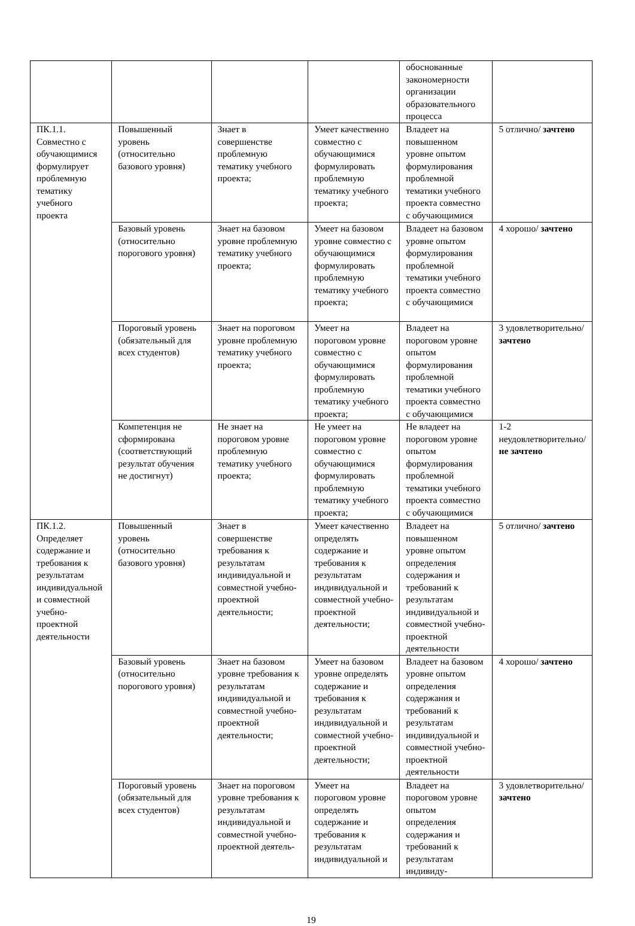| | | | | обоснованные закономерности организации образовательного процесса | |
| ПК.1.1. Совместно с обучающимися формулирует проблемную тематику учебного проекта | Повышенный уровень (относительно базового уровня) | Знает в совершенстве проблемную тематику учебного проекта; | Умеет качественно совместно с обучающимися формулировать проблемную тематику учебного проекта; | Владеет на повышенном уровне опытом формулирования проблемной тематики учебного проекта совместно с обучающимися | 5 отлично/ зачтено |
| | Базовый уровень (относительно порогового уровня) | Знает на базовом уровне проблемную тематику учебного проекта; | Умеет на базовом уровне совместно с обучающимися формулировать проблемную тематику учебного проекта; | Владеет на базовом уровне опытом формулирования проблемной тематики учебного проекта совместно с обучающимися | 4 хорошо/ зачтено |
| | Пороговый уровень (обязательный для всех студентов) | Знает на пороговом уровне проблемную тематику учебного проекта; | Умеет на пороговом уровне совместно с обучающимися формулировать проблемную тематику учебного проекта; | Владеет на пороговом уровне опытом формулирования проблемной тематики учебного проекта совместно с обучающимися | 3 удовлетворительно/ зачтено |
| | Компетенция не сформирована (соответствующий результат обучения не достигнут) | Не знает на пороговом уровне проблемную тематику учебного проекта; | Не умеет на пороговом уровне совместно с обучающимися формулировать проблемную тематику учебного проекта; | Не владеет на пороговом уровне опытом формулирования проблемной тематики учебного проекта совместно с обучающимися | 1-2 неудовлетворительно/ не зачтено |
| ПК.1.2. Определяет содержание и требования к результатам индивидуальной и совместной учебно-проектной деятельности | Повышенный уровень (относительно базового уровня) | Знает в совершенстве требования к результатам индивидуальной и совместной учебно-проектной деятельности; | Умеет качественно определять содержание и требования к результатам индивидуальной и совместной учебно-проектной деятельности; | Владеет на повышенном уровне опытом определения содержания и требований к результатам индивидуальной и совместной учебно-проектной деятельности | 5 отлично/ зачтено |
| | Базовый уровень (относительно порогового уровня) | Знает на базовом уровне требования к результатам индивидуальной и совместной учебно-проектной деятельности; | Умеет на базовом уровне определять содержание и требования к результатам индивидуальной и совместной учебно-проектной деятельности; | Владеет на базовом уровне опытом определения содержания и требований к результатам индивидуальной и совместной учебно-проектной деятельности | 4 хорошо/ зачтено |
| | Пороговый уровень (обязательный для всех студентов) | Знает на пороговом уровне требования к результатам индивидуальной и совместной учебно-проектной деятель- | Умеет на пороговом уровне определять содержание и требования к результатам индивидуальной и | Владеет на пороговом уровне опытом определения содержания и требований к результатам индивиду- | 3 удовлетворительно/ зачтено |
19